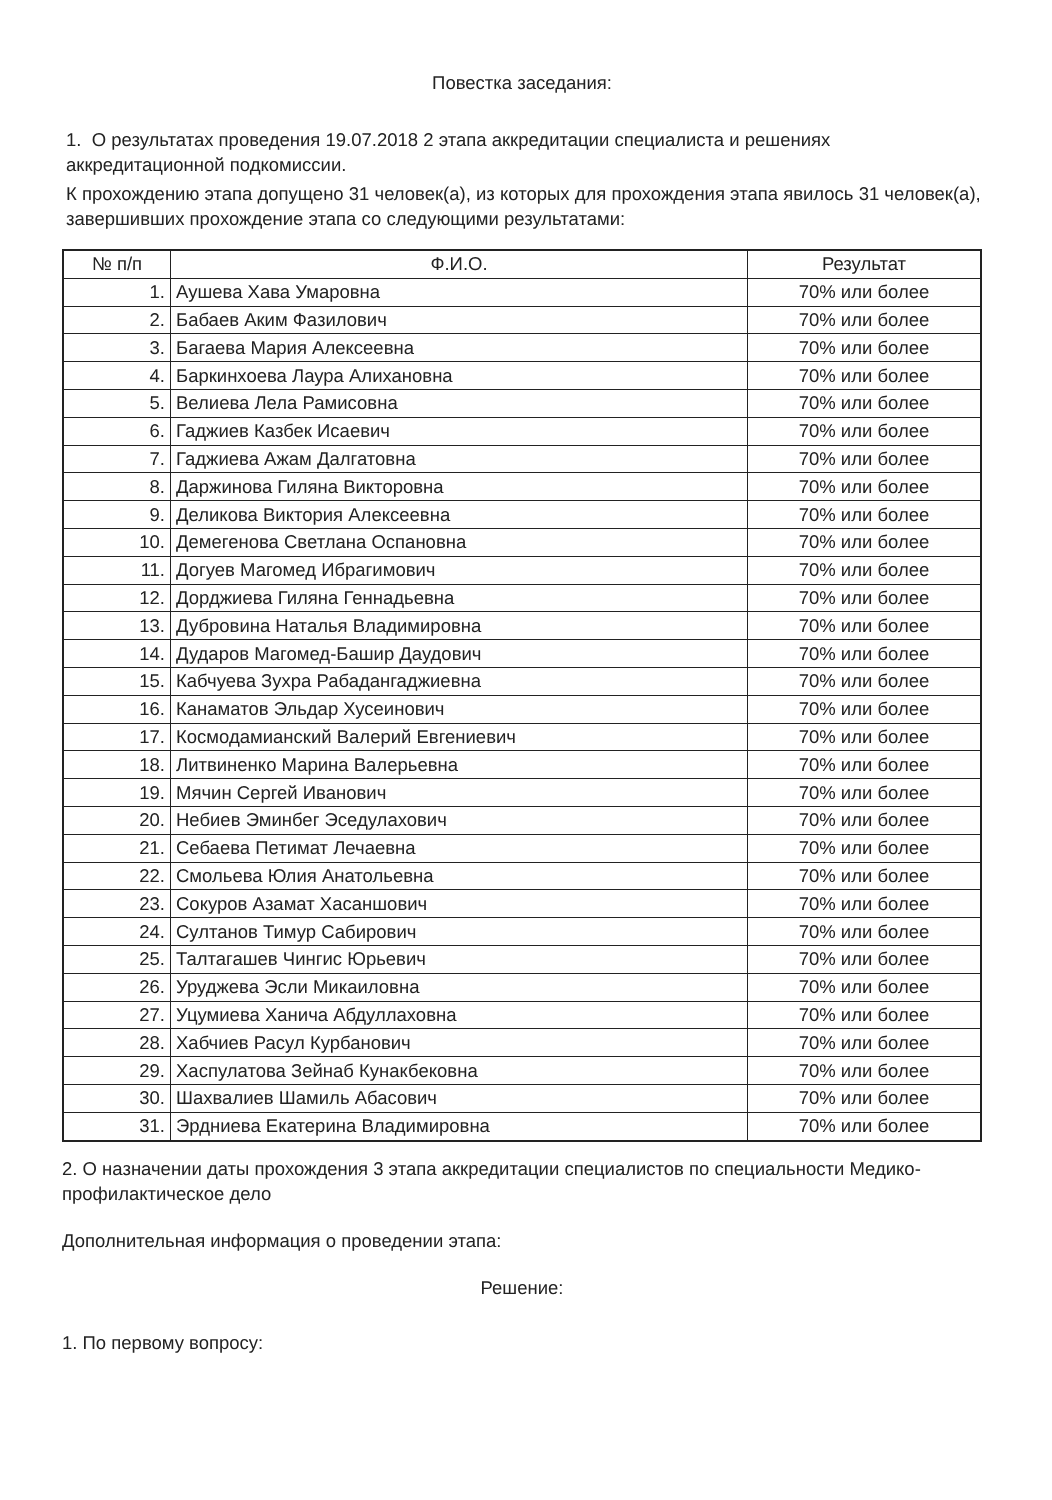Повестка заседания:
1. О результатах проведения 19.07.2018 2 этапа аккредитации специалиста и решениях аккредитационной подкомиссии.
К прохождению этапа допущено 31 человек(а), из которых для прохождения этапа явилось 31 человек(а), завершивших прохождение этапа со следующими результатами:
| № п/п | Ф.И.О. | Результат |
| --- | --- | --- |
| 1. | Аушева Хава Умаровна | 70% или более |
| 2. | Бабаев Аким Фазилович | 70% или более |
| 3. | Багаева Мария Алексеевна | 70% или более |
| 4. | Баркинхоева Лаура Алихановна | 70% или более |
| 5. | Велиева Лела Рамисовна | 70% или более |
| 6. | Гаджиев Казбек Исаевич | 70% или более |
| 7. | Гаджиева Ажам Далгатовна | 70% или более |
| 8. | Даржинова Гиляна Викторовна | 70% или более |
| 9. | Деликова Виктория Алексеевна | 70% или более |
| 10. | Демегенова Светлана Оспановна | 70% или более |
| 11. | Догуев Магомед Ибрагимович | 70% или более |
| 12. | Дорджиева Гиляна Геннадьевна | 70% или более |
| 13. | Дубровина Наталья Владимировна | 70% или более |
| 14. | Дударов Магомед-Башир Даудович | 70% или более |
| 15. | Кабчуева Зухра Рабадангаджиевна | 70% или более |
| 16. | Канаматов Эльдар Хусеинович | 70% или более |
| 17. | Космодамианский Валерий Евгениевич | 70% или более |
| 18. | Литвиненко Марина Валерьевна | 70% или более |
| 19. | Мячин Сергей Иванович | 70% или более |
| 20. | Небиев Эминбег Эседулахович | 70% или более |
| 21. | Себаева Петимат Лечаевна | 70% или более |
| 22. | Смольева Юлия Анатольевна | 70% или более |
| 23. | Сокуров Азамат Хасаншович | 70% или более |
| 24. | Султанов Тимур Сабирович | 70% или более |
| 25. | Талтагашев Чингис Юрьевич | 70% или более |
| 26. | Уруджева Эсли Микаиловна | 70% или более |
| 27. | Уцумиева Ханича Абдуллаховна | 70% или более |
| 28. | Хабчиев Расул Курбанович | 70% или более |
| 29. | Хаспулатова Зейнаб Кунакбековна | 70% или более |
| 30. | Шахвалиев Шамиль Абасович | 70% или более |
| 31. | Эрдниева Екатерина Владимировна | 70% или более |
2. О назначении даты прохождения 3 этапа аккредитации специалистов по специальности Медико-профилактическое дело
Дополнительная информация о проведении этапа:
Решение:
1. По первому вопросу: